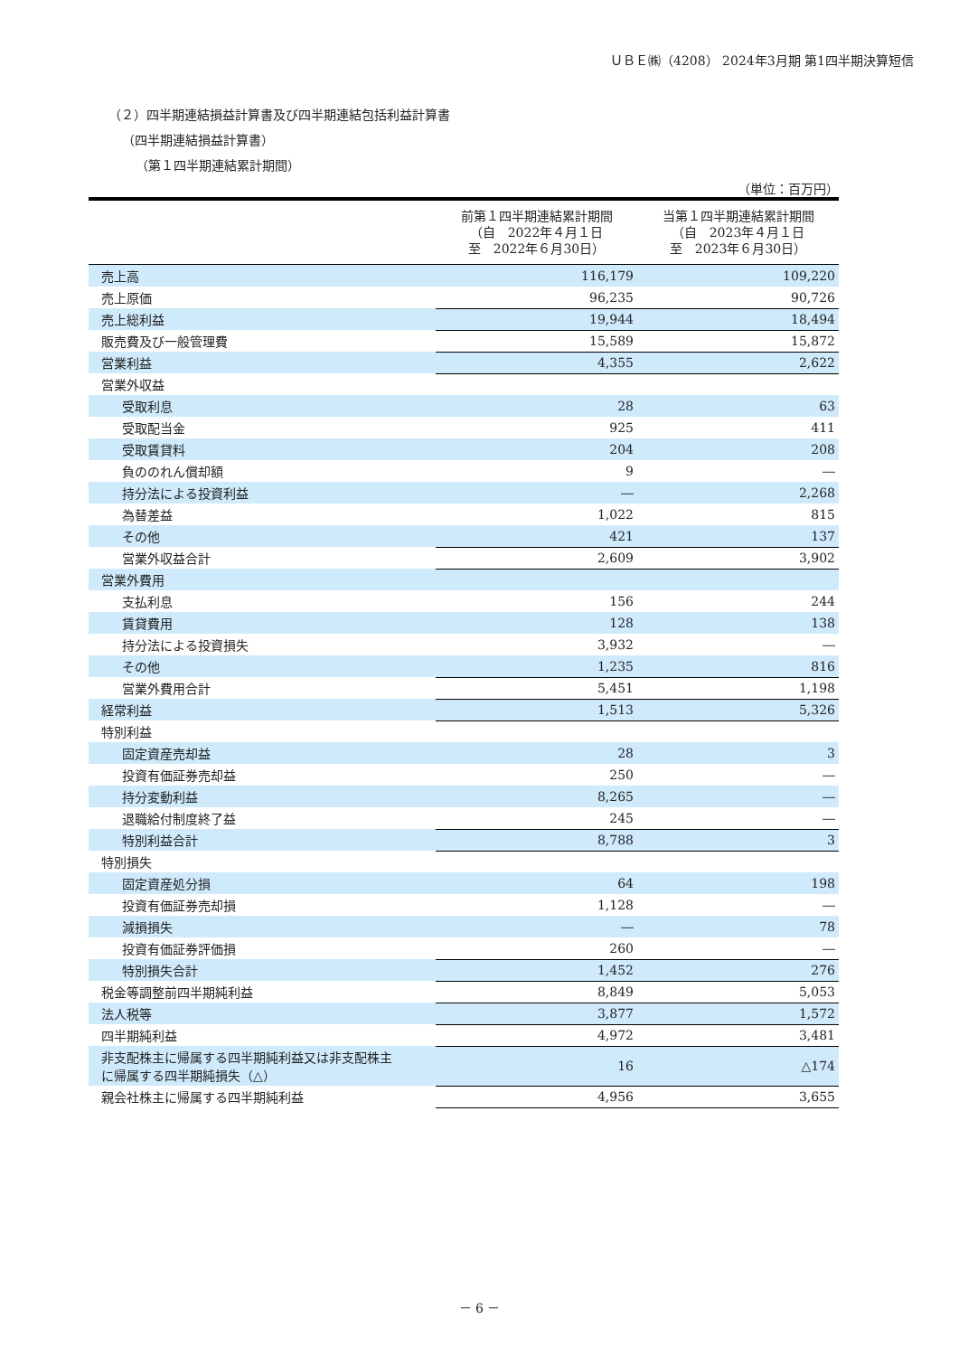ＵＢＥ㈱（4208） 2024年3月期 第1四半期決算短信
（２）四半期連結損益計算書及び四半期連結包括利益計算書
（四半期連結損益計算書）
（第１四半期連結累計期間）
（単位：百万円）
| | 前第１四半期連結累計期間 （自 2022年４月１日 至 2022年６月30日） | 当第１四半期連結累計期間 （自 2023年４月１日 至 2023年６月30日） |
| --- | --- | --- |
| 売上高 | 116,179 | 109,220 |
| 売上原価 | 96,235 | 90,726 |
| 売上総利益 | 19,944 | 18,494 |
| 販売費及び一般管理費 | 15,589 | 15,872 |
| 営業利益 | 4,355 | 2,622 |
| 営業外収益 | | |
| 受取利息 | 28 | 63 |
| 受取配当金 | 925 | 411 |
| 受取賃貸料 | 204 | 208 |
| 負ののれん償却額 | 9 | ― |
| 持分法による投資利益 | ― | 2,268 |
| 為替差益 | 1,022 | 815 |
| その他 | 421 | 137 |
| 営業外収益合計 | 2,609 | 3,902 |
| 営業外費用 | | |
| 支払利息 | 156 | 244 |
| 賃貸費用 | 128 | 138 |
| 持分法による投資損失 | 3,932 | ― |
| その他 | 1,235 | 816 |
| 営業外費用合計 | 5,451 | 1,198 |
| 経常利益 | 1,513 | 5,326 |
| 特別利益 | | |
| 固定資産売却益 | 28 | 3 |
| 投資有価証券売却益 | 250 | ― |
| 持分変動利益 | 8,265 | ― |
| 退職給付制度終了益 | 245 | ― |
| 特別利益合計 | 8,788 | 3 |
| 特別損失 | | |
| 固定資産処分損 | 64 | 198 |
| 投資有価証券売却損 | 1,128 | ― |
| 減損損失 | ― | 78 |
| 投資有価証券評価損 | 260 | ― |
| 特別損失合計 | 1,452 | 276 |
| 税金等調整前四半期純利益 | 8,849 | 5,053 |
| 法人税等 | 3,877 | 1,572 |
| 四半期純利益 | 4,972 | 3,481 |
| 非支配株主に帰属する四半期純利益又は非支配株主 に帰属する四半期純損失（△） | 16 | △174 |
| 親会社株主に帰属する四半期純利益 | 4,956 | 3,655 |
－ 6 －